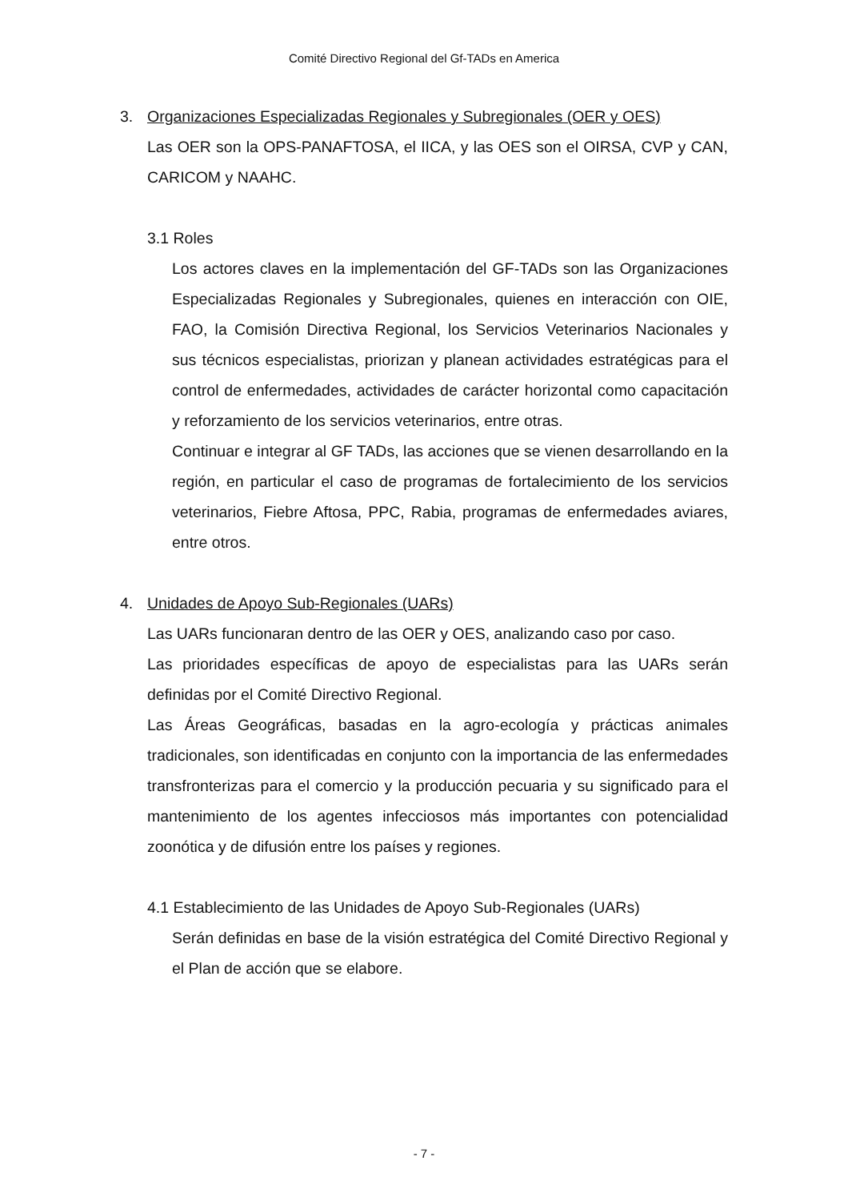Comité Directivo Regional del Gf-TADs en America
3. Organizaciones Especializadas Regionales y Subregionales (OER y OES)
Las OER son la OPS-PANAFTOSA, el IICA, y las OES son el OIRSA, CVP y CAN, CARICOM y NAAHC.
3.1 Roles
Los actores claves en la implementación del GF-TADs son las Organizaciones Especializadas Regionales y Subregionales, quienes en interacción con OIE, FAO, la Comisión Directiva Regional, los Servicios Veterinarios Nacionales y sus técnicos especialistas, priorizan y planean actividades estratégicas para el control de enfermedades, actividades de carácter horizontal como capacitación y reforzamiento de los servicios veterinarios, entre otras.
Continuar e integrar al GF TADs, las acciones que se vienen desarrollando en la región, en particular el caso de programas de fortalecimiento de los servicios veterinarios, Fiebre Aftosa, PPC, Rabia, programas de enfermedades aviares, entre otros.
4. Unidades de Apoyo Sub-Regionales (UARs)
Las UARs funcionaran dentro de las OER y OES, analizando caso por caso.
Las prioridades específicas de apoyo de especialistas para las UARs serán definidas por el Comité Directivo Regional.
Las Áreas Geográficas, basadas en la agro-ecología y prácticas animales tradicionales, son identificadas en conjunto con la importancia de las enfermedades transfronterizas para el comercio y la producción pecuaria y su significado para el mantenimiento de los agentes infecciosos más importantes con potencialidad zoonótica y de difusión entre los países y regiones.
4.1 Establecimiento de las Unidades de Apoyo Sub-Regionales (UARs)
Serán definidas en base de la visión estratégica del Comité Directivo Regional y el Plan de acción que se elabore.
- 7 -